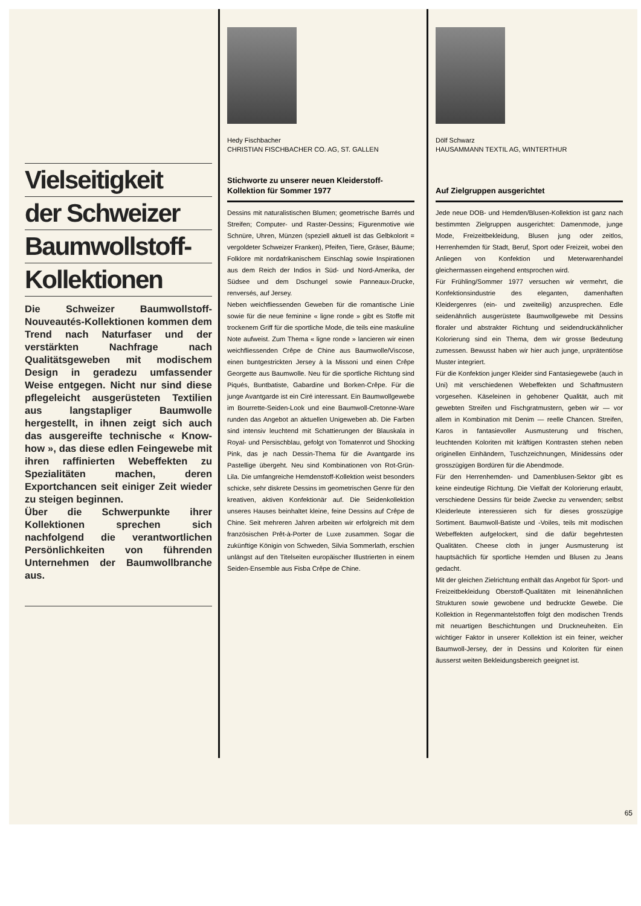Vielseitigkeit
der Schweizer
Baumwollstoff-
Kollektionen
Die Schweizer Baumwollstoff-Nouveautés-Kollektionen kommen dem Trend nach Naturfaser und der verstärkten Nachfrage nach Qualitätsgeweben mit modischem Design in geradezu umfassender Weise entgegen. Nicht nur sind diese pflegeleicht ausgerüsteten Textilien aus langstapliger Baumwolle hergestellt, in ihnen zeigt sich auch das ausgereifte technische « Know-how », das diese edlen Feingewebe mit ihren raffinierten Webeffekten zu Spezialitäten machen, deren Exportchancen seit einiger Zeit wieder zu steigen beginnen.
Über die Schwerpunkte ihrer Kollektionen sprechen sich nachfolgend die verantwortlichen Persönlichkeiten von führenden Unternehmen der Baumwollbranche aus.
Hedy Fischbacher
CHRISTIAN FISCHBACHER CO. AG, ST. GALLEN
Stichworte zu unserer neuen Kleiderstoff-Kollektion für Sommer 1977
Dessins mit naturalistischen Blumen; geometrische Barrés und Streifen; Computer- und Raster-Dessins; Figurenmotive wie Schnüre, Uhren, Münzen (speziell aktuell ist das Gelbkolorit = vergoldeter Schweizer Franken), Pfeifen, Tiere, Gräser, Bäume; Folklore mit nordafrikanischem Einschlag sowie Inspirationen aus dem Reich der Indios in Süd- und Nord-Amerika, der Südsee und dem Dschungel sowie Panneaux-Drucke, renversés, auf Jersey.
Neben weichfliessenden Geweben für die romantische Linie sowie für die neue feminine « ligne ronde » gibt es Stoffe mit trockenem Griff für die sportliche Mode, die teils eine maskuline Note aufweist. Zum Thema « ligne ronde » lancieren wir einen weichfliessenden Crêpe de Chine aus Baumwolle/Viscose, einen buntgestrickten Jersey à la Missoni und einen Crêpe Georgette aus Baumwolle. Neu für die sportliche Richtung sind Piqués, Buntbatiste, Gabardine und Borken-Crêpe. Für die junge Avantgarde ist ein Ciré interessant. Ein Baumwollgewebe im Bourrette-Seiden-Look und eine Baumwoll-Cretonne-Ware runden das Angebot an aktuellen Unigeweben ab. Die Farben sind intensiv leuchtend mit Schattierungen der Blauskala in Royal- und Persischblau, gefolgt von Tomatenrot und Shocking Pink, das je nach Dessin-Thema für die Avantgarde ins Pastellige übergeht. Neu sind Kombinationen von Rot-Grün-Lila. Die umfangreiche Hemdenstoff-Kollektion weist besonders schicke, sehr diskrete Dessins im geometrischen Genre für den kreativen, aktiven Konfektionär auf. Die Seidenkollektion unseres Hauses beinhaltet kleine, feine Dessins auf Crêpe de Chine. Seit mehreren Jahren arbeiten wir erfolgreich mit dem französischen Prêt-à-Porter de Luxe zusammen. Sogar die zukünftige Königin von Schweden, Silvia Sommerlath, erschien unlängst auf den Titelseiten europäischer Illustrierten in einem Seiden-Ensemble aus Fisba Crêpe de Chine.
Dölf Schwarz
HAUSAMMANN TEXTIL AG, WINTERTHUR
Auf Zielgruppen ausgerichtet
Jede neue DOB- und Hemden/Blusen-Kollektion ist ganz nach bestimmten Zielgruppen ausgerichtet: Damenmode, junge Mode, Freizeitbekleidung, Blusen jung oder zeitlos, Herrenhemden für Stadt, Beruf, Sport oder Freizeit, wobei den Anliegen von Konfektion und Meterwarenhandel gleichermassen eingehend entsprochen wird.
Für Frühling/Sommer 1977 versuchen wir vermehrt, die Konfektionsindustrie des eleganten, damenhaften Kleidergenres (ein- und zweiteilig) anzusprechen. Edle seidenähnlich ausgerüstete Baumwollgewebe mit Dessins floraler und abstrakter Richtung und seidendruckähnlicher Kolorierung sind ein Thema, dem wir grosse Bedeutung zumessen. Bewusst haben wir hier auch junge, unprätentiöse Muster integriert.
Für die Konfektion junger Kleider sind Fantasiegewebe (auch in Uni) mit verschiedenen Webeffekten und Schaftmustern vorgesehen. Käseleinen in gehobener Qualität, auch mit gewebten Streifen und Fischgratmustern, geben wir — vor allem in Kombination mit Denim — reelle Chancen. Streifen, Karos in fantasievoller Ausmusterung und frischen, leuchtenden Koloriten mit kräftigen Kontrasten stehen neben originellen Einhändern, Tuschzeichnungen, Minidessins oder grosszügigen Bordüren für die Abendmode.
Für den Herrenhemden- und Damenblusen-Sektor gibt es keine eindeutige Richtung. Die Vielfalt der Kolorierung erlaubt, verschiedene Dessins für beide Zwecke zu verwenden; selbst Kleiderleute interessieren sich für dieses grosszügige Sortiment. Baumwoll-Batiste und -Voiles, teils mit modischen Webeffekten aufgelockert, sind die dafür begehrtesten Qualitäten. Cheese cloth in junger Ausmusterung ist hauptsächlich für sportliche Hemden und Blusen zu Jeans gedacht.
Mit der gleichen Zielrichtung enthält das Angebot für Sport- und Freizeitbekleidung Oberstoff-Qualitäten mit leinenähnlichen Strukturen sowie gewobene und bedruckte Gewebe. Die Kollektion in Regenmantelstoffen folgt den modischen Trends mit neuartigen Beschichtungen und Druckneuheiten. Ein wichtiger Faktor in unserer Kollektion ist ein feiner, weicher Baumwoll-Jersey, der in Dessins und Koloriten für einen äusserst weiten Bekleidungsbereich geeignet ist.
65